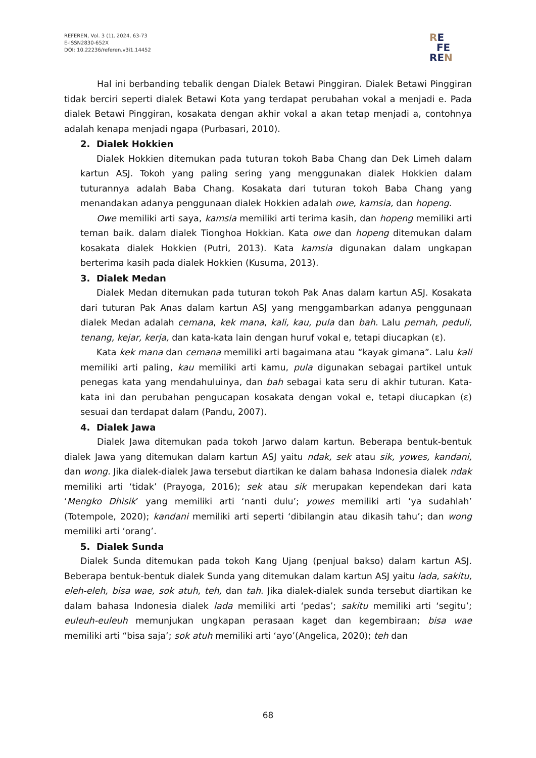REFEREN, Vol. 3 (1), 2024, 63-73
E-ISSN2830-652X
DOI: 10.22236/referen.v3i1.14452
RE
FE
REN
Hal ini berbanding tebalik dengan Dialek Betawi Pinggiran. Dialek Betawi Pinggiran tidak berciri seperti dialek Betawi Kota yang terdapat perubahan vokal a menjadi e. Pada dialek Betawi Pinggiran, kosakata dengan akhir vokal a akan tetap menjadi a, contohnya adalah kenapa menjadi ngapa (Purbasari, 2010).
2. Dialek Hokkien
Dialek Hokkien ditemukan pada tuturan tokoh Baba Chang dan Dek Limeh dalam kartun ASJ. Tokoh yang paling sering yang menggunakan dialek Hokkien dalam tuturannya adalah Baba Chang. Kosakata dari tuturan tokoh Baba Chang yang menandakan adanya penggunaan dialek Hokkien adalah owe, kamsia, dan hopeng.
Owe memiliki arti saya, kamsia memiliki arti terima kasih, dan hopeng memiliki arti teman baik. dalam dialek Tionghoa Hokkian. Kata owe dan hopeng ditemukan dalam kosakata dialek Hokkien (Putri, 2013). Kata kamsia digunakan dalam ungkapan berterima kasih pada dialek Hokkien (Kusuma, 2013).
3. Dialek Medan
Dialek Medan ditemukan pada tuturan tokoh Pak Anas dalam kartun ASJ. Kosakata dari tuturan Pak Anas dalam kartun ASJ yang menggambarkan adanya penggunaan dialek Medan adalah cemana, kek mana, kali, kau, pula dan bah. Lalu pernah, peduli, tenang, kejar, kerja, dan kata-kata lain dengan huruf vokal e, tetapi diucapkan (ɛ).
Kata kek mana dan cemana memiliki arti bagaimana atau “kayak gimana”. Lalu kali memiliki arti paling, kau memiliki arti kamu, pula digunakan sebagai partikel untuk penegas kata yang mendahuluinya, dan bah sebagai kata seru di akhir tuturan. Kata-kata ini dan perubahan pengucapan kosakata dengan vokal e, tetapi diucapkan (ɛ) sesuai dan terdapat dalam (Pandu, 2007).
4. Dialek Jawa
Dialek Jawa ditemukan pada tokoh Jarwo dalam kartun. Beberapa bentuk-bentuk dialek Jawa yang ditemukan dalam kartun ASJ yaitu ndak, sek atau sik, yowes, kandani, dan wong. Jika dialek-dialek Jawa tersebut diartikan ke dalam bahasa Indonesia dialek ndak memiliki arti ‘tidak’ (Prayoga, 2016); sek atau sik merupakan kependekan dari kata ‘Mengko Dhisik’ yang memiliki arti ‘nanti dulu’; yowes memiliki arti ‘ya sudahlah’ (Totempole, 2020); kandani memiliki arti seperti ‘dibilangin atau dikasih tahu’; dan wong memiliki arti ‘orang’.
5. Dialek Sunda
Dialek Sunda ditemukan pada tokoh Kang Ujang (penjual bakso) dalam kartun ASJ. Beberapa bentuk-bentuk dialek Sunda yang ditemukan dalam kartun ASJ yaitu lada, sakitu, eleh-eleh, bisa wae, sok atuh, teh, dan tah. Jika dialek-dialek sunda tersebut diartikan ke dalam bahasa Indonesia dialek lada memiliki arti ‘pedas’; sakitu memiliki arti ‘segitu’; euleuh-euleuh memunjukan ungkapan perasaan kaget dan kegembiraan; bisa wae memiliki arti “bisa saja’; sok atuh memiliki arti ‘ayo’(Angelica, 2020); teh dan
68